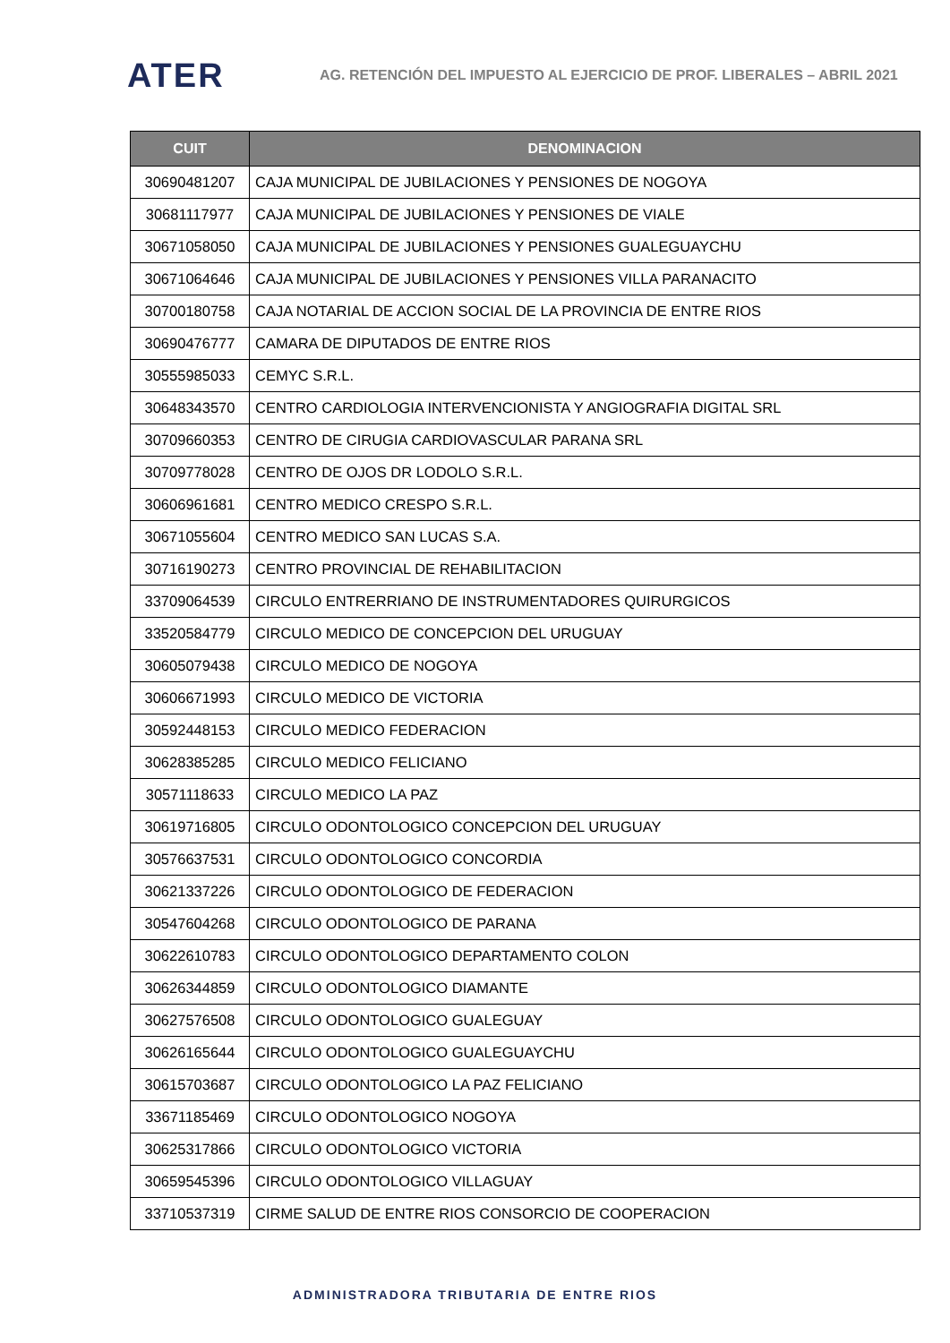ATER
AG. RETENCIÓN DEL IMPUESTO AL EJERCICIO DE PROF. LIBERALES – ABRIL 2021
| CUIT | DENOMINACION |
| --- | --- |
| 30690481207 | CAJA MUNICIPAL DE JUBILACIONES Y PENSIONES DE NOGOYA |
| 30681117977 | CAJA MUNICIPAL DE JUBILACIONES Y PENSIONES DE VIALE |
| 30671058050 | CAJA MUNICIPAL DE JUBILACIONES Y PENSIONES GUALEGUAYCHU |
| 30671064646 | CAJA MUNICIPAL DE JUBILACIONES Y PENSIONES VILLA PARANACITO |
| 30700180758 | CAJA NOTARIAL DE ACCION SOCIAL DE LA PROVINCIA DE ENTRE RIOS |
| 30690476777 | CAMARA DE DIPUTADOS DE ENTRE RIOS |
| 30555985033 | CEMYC S.R.L. |
| 30648343570 | CENTRO CARDIOLOGIA INTERVENCIONISTA Y ANGIOGRAFIA DIGITAL SRL |
| 30709660353 | CENTRO DE CIRUGIA CARDIOVASCULAR PARANA SRL |
| 30709778028 | CENTRO DE OJOS DR LODOLO S.R.L. |
| 30606961681 | CENTRO MEDICO CRESPO S.R.L. |
| 30671055604 | CENTRO MEDICO SAN LUCAS S.A. |
| 30716190273 | CENTRO PROVINCIAL DE REHABILITACION |
| 33709064539 | CIRCULO ENTRERRIANO DE INSTRUMENTADORES QUIRURGICOS |
| 33520584779 | CIRCULO MEDICO DE CONCEPCION DEL URUGUAY |
| 30605079438 | CIRCULO MEDICO DE NOGOYA |
| 30606671993 | CIRCULO MEDICO DE VICTORIA |
| 30592448153 | CIRCULO MEDICO FEDERACION |
| 30628385285 | CIRCULO MEDICO FELICIANO |
| 30571118633 | CIRCULO MEDICO LA PAZ |
| 30619716805 | CIRCULO ODONTOLOGICO CONCEPCION DEL URUGUAY |
| 30576637531 | CIRCULO ODONTOLOGICO CONCORDIA |
| 30621337226 | CIRCULO ODONTOLOGICO DE FEDERACION |
| 30547604268 | CIRCULO ODONTOLOGICO DE PARANA |
| 30622610783 | CIRCULO ODONTOLOGICO DEPARTAMENTO COLON |
| 30626344859 | CIRCULO ODONTOLOGICO DIAMANTE |
| 30627576508 | CIRCULO ODONTOLOGICO GUALEGUAY |
| 30626165644 | CIRCULO ODONTOLOGICO GUALEGUAYCHU |
| 30615703687 | CIRCULO ODONTOLOGICO LA PAZ FELICIANO |
| 33671185469 | CIRCULO ODONTOLOGICO NOGOYA |
| 30625317866 | CIRCULO ODONTOLOGICO VICTORIA |
| 30659545396 | CIRCULO ODONTOLOGICO VILLAGUAY |
| 33710537319 | CIRME SALUD DE ENTRE RIOS CONSORCIO DE COOPERACION |
ADMINISTRADORA TRIBUTARIA DE ENTRE RIOS